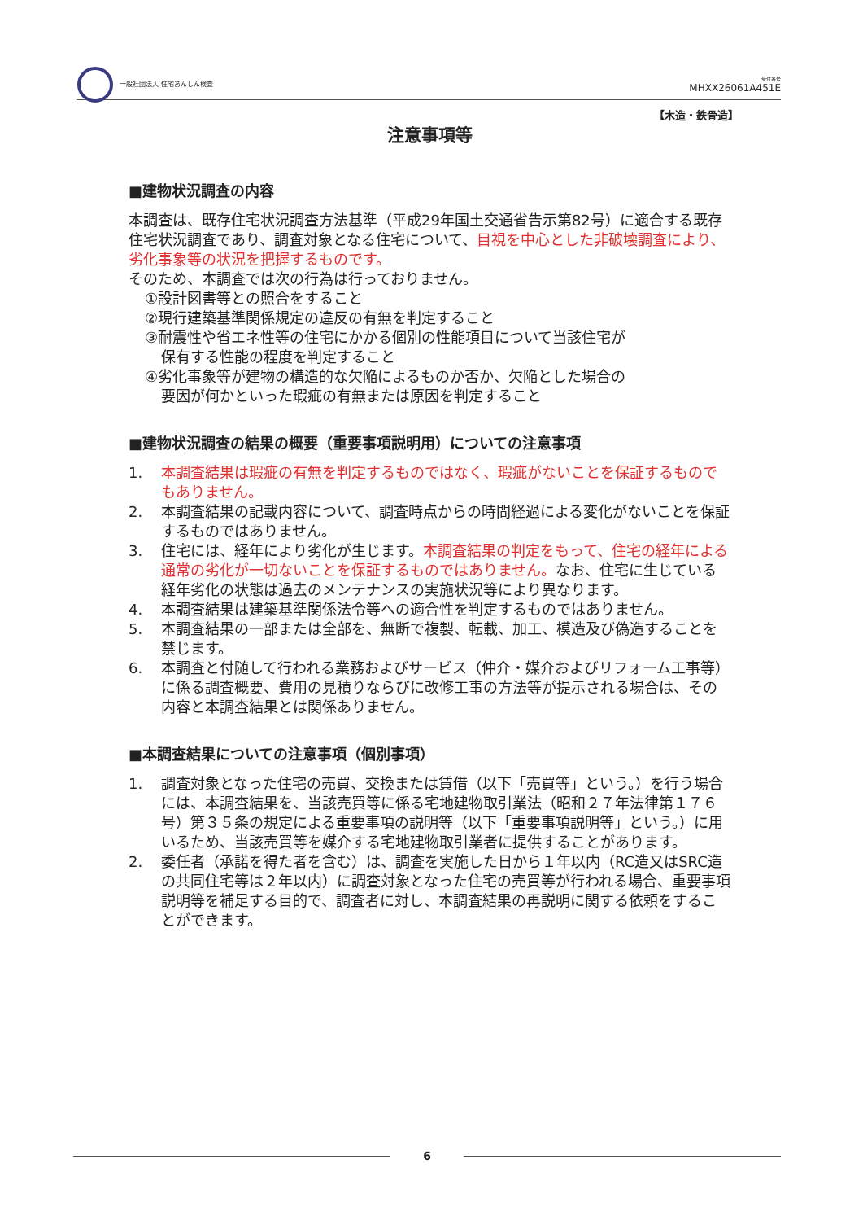一般社団法人 住宅あんしん検査
受付番号
MHXX26061A451E
【木造・鉄骨造】
注意事項等
■建物状況調査の内容
本調査は、既存住宅状況調査方法基準（平成29年国土交通省告示第82号）に適合する既存住宅状況調査であり、調査対象となる住宅について、目視を中心とした非破壊調査により、劣化事象等の状況を把握するものです。
そのため、本調査では次の行為は行っておりません。
①設計図書等との照合をすること
②現行建築基準関係規定の違反の有無を判定すること
③耐震性や省エネ性等の住宅にかかる個別の性能項目について当該住宅が
保有する性能の程度を判定すること
④劣化事象等が建物の構造的な欠陥によるものか否か、欠陥とした場合の
要因が何かといった瑕疵の有無または原因を判定すること
■建物状況調査の結果の概要（重要事項説明用）についての注意事項
1. 本調査結果は瑕疵の有無を判定するものではなく、瑕疵がないことを保証するものでもありません。
2. 本調査結果の記載内容について、調査時点からの時間経過による変化がないことを保証するものではありません。
3. 住宅には、経年により劣化が生じます。本調査結果の判定をもって、住宅の経年による通常の劣化が一切ないことを保証するものではありません。なお、住宅に生じている経年劣化の状態は過去のメンテナンスの実施状況等により異なります。
4. 本調査結果は建築基準関係法令等への適合性を判定するものではありません。
5. 本調査結果の一部または全部を、無断で複製、転載、加工、模造及び偽造することを禁じます。
6. 本調査と付随して行われる業務およびサービス（仲介・媒介およびリフォーム工事等）に係る調査概要、費用の見積りならびに改修工事の方法等が提示される場合は、その内容と本調査結果とは関係ありません。
■本調査結果についての注意事項（個別事項）
1. 調査対象となった住宅の売買、交換または賃借（以下「売買等」という。）を行う場合には、本調査結果を、当該売買等に係る宅地建物取引業法（昭和２７年法律第１７６号）第３５条の規定による重要事項の説明等（以下「重要事項説明等」という。）に用いるため、当該売買等を媒介する宅地建物取引業者に提供することがあります。
2. 委任者（承諾を得た者を含む）は、調査を実施した日から１年以内（RC造又はSRC造の共同住宅等は２年以内）に調査対象となった住宅の売買等が行われる場合、重要事項説明等を補足する目的で、調査者に対し、本調査結果の再説明に関する依頼をすることができます。
6